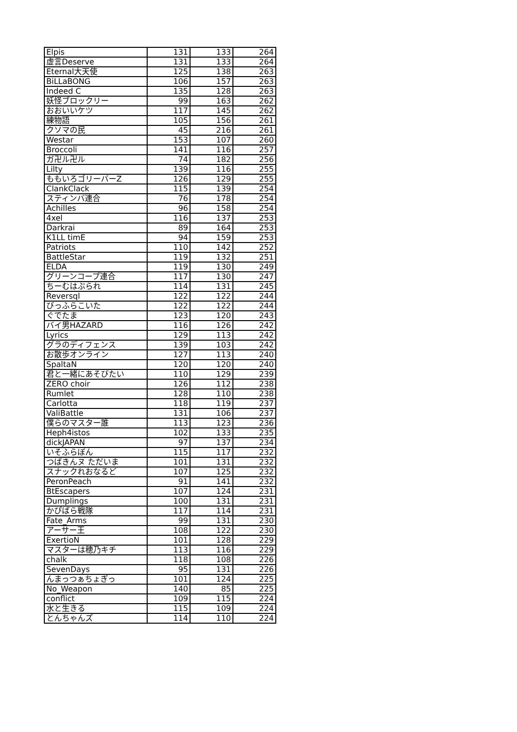| Elpis | 131 | 133 | 264 |
| 虚言Deserve | 131 | 133 | 264 |
| Eternal大天使 | 125 | 138 | 263 |
| BiLLaBONG | 106 | 157 | 263 |
| Indeed C | 135 | 128 | 263 |
| 妖怪ブロックリー | 99 | 163 | 262 |
| おおいいケツ | 117 | 145 | 262 |
| 練物語 | 105 | 156 | 261 |
| クソマの民 | 45 | 216 | 261 |
| Westar | 153 | 107 | 260 |
| Broccoli | 141 | 116 | 257 |
| ガ卍ル卍ル | 74 | 182 | 256 |
| Lilty | 139 | 116 | 255 |
| ももいろゴリーバーZ | 126 | 129 | 255 |
| ClankClack | 115 | 139 | 254 |
| スティンバ連合 | 76 | 178 | 254 |
| Achilles | 96 | 158 | 254 |
| 4xel | 116 | 137 | 253 |
| Darkrai | 89 | 164 | 253 |
| K1LL timE | 94 | 159 | 253 |
| Patriots | 110 | 142 | 252 |
| BattleStar | 119 | 132 | 251 |
| ELDA | 119 | 130 | 249 |
| グリーンコープ連合 | 117 | 130 | 247 |
| ちーむはぶられ | 114 | 131 | 245 |
| Reversql | 122 | 122 | 244 |
| びっふらこいた | 122 | 122 | 244 |
| ぐでたま | 123 | 120 | 243 |
| バイ男HAZARD | 116 | 126 | 242 |
| Lyrics | 129 | 113 | 242 |
| グラのディフェンス | 139 | 103 | 242 |
| お散歩オンライン | 127 | 113 | 240 |
| SpaltaN | 120 | 120 | 240 |
| 君と一緒にあそびたい | 110 | 129 | 239 |
| ZERO choir | 126 | 112 | 238 |
| Rumlet | 128 | 110 | 238 |
| Carlotta | 118 | 119 | 237 |
| ValiBattle | 131 | 106 | 237 |
| 僕らのマスター誰 | 113 | 123 | 236 |
| Heph4istos | 102 | 133 | 235 |
| dickJAPAN | 97 | 137 | 234 |
| いそふらぼん | 115 | 117 | 232 |
| つばきんヌ ただいま | 101 | 131 | 232 |
| スナックれおなるど | 107 | 125 | 232 |
| PeronPeach | 91 | 141 | 232 |
| BtEscapers | 107 | 124 | 231 |
| Dumplings | 100 | 131 | 231 |
| かぴばら戦隊 | 117 | 114 | 231 |
| Fate_Arms | 99 | 131 | 230 |
| アーサー王 | 108 | 122 | 230 |
| ExertioN | 101 | 128 | 229 |
| マスターは穂乃キチ | 113 | 116 | 229 |
| chalk | 118 | 108 | 226 |
| SevenDays | 95 | 131 | 226 |
| んまっつぁちょぎっ | 101 | 124 | 225 |
| No_Weapon | 140 | 85 | 225 |
| conflict | 109 | 115 | 224 |
| 水と生きる | 115 | 109 | 224 |
| とんちゃんズ | 114 | 110 | 224 |